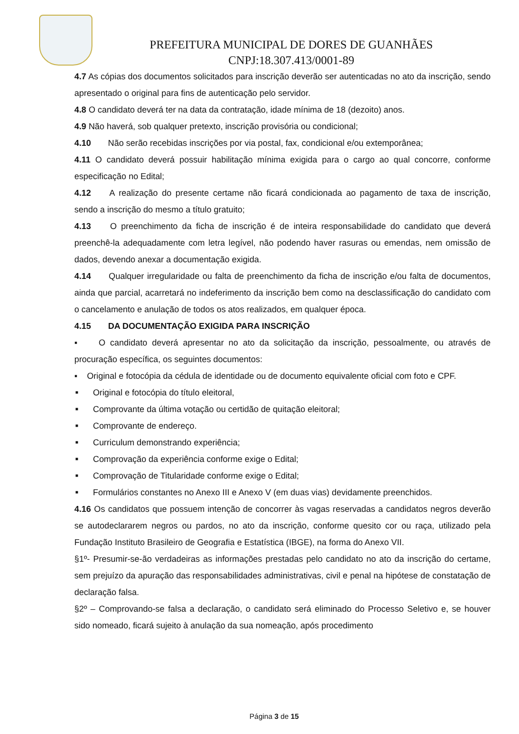PREFEITURA MUNICIPAL DE DORES DE GUANHÃES
CNPJ:18.307.413/0001-89
4.7 As cópias dos documentos solicitados para inscrição deverão ser autenticadas no ato da inscrição, sendo apresentado o original para fins de autenticação pelo servidor.
4.8 O candidato deverá ter na data da contratação, idade mínima de 18 (dezoito) anos.
4.9 Não haverá, sob qualquer pretexto, inscrição provisória ou condicional;
4.10 Não serão recebidas inscrições por via postal, fax, condicional e/ou extemporânea;
4.11 O candidato deverá possuir habilitação mínima exigida para o cargo ao qual concorre, conforme especificação no Edital;
4.12 A realização do presente certame não ficará condicionada ao pagamento de taxa de inscrição, sendo a inscrição do mesmo a título gratuito;
4.13 O preenchimento da ficha de inscrição é de inteira responsabilidade do candidato que deverá preenchê-la adequadamente com letra legível, não podendo haver rasuras ou emendas, nem omissão de dados, devendo anexar a documentação exigida.
4.14 Qualquer irregularidade ou falta de preenchimento da ficha de inscrição e/ou falta de documentos, ainda que parcial, acarretará no indeferimento da inscrição bem como na desclassificação do candidato com o cancelamento e anulação de todos os atos realizados, em qualquer época.
4.15 DA DOCUMENTAÇÃO EXIGIDA PARA INSCRIÇÃO
▪ O candidato deverá apresentar no ato da solicitação da inscrição, pessoalmente, ou através de procuração específica, os seguintes documentos:
▪ Original e fotocópia da cédula de identidade ou de documento equivalente oficial com foto e CPF.
■ Original e fotocópia do título eleitoral,
■ Comprovante da última votação ou certidão de quitação eleitoral;
■ Comprovante de endereço.
■ Curriculum demonstrando experiência;
■ Comprovação da experiência conforme exige o Edital;
■ Comprovação de Titularidade conforme exige o Edital;
■ Formulários constantes no Anexo III e Anexo V (em duas vias) devidamente preenchidos.
4.16 Os candidatos que possuem intenção de concorrer às vagas reservadas a candidatos negros deverão se autodeclararem negros ou pardos, no ato da inscrição, conforme quesito cor ou raça, utilizado pela Fundação Instituto Brasileiro de Geografia e Estatística (IBGE), na forma do Anexo VII.
§1º- Presumir-se-ão verdadeiras as informações prestadas pelo candidato no ato da inscrição do certame, sem prejuízo da apuração das responsabilidades administrativas, civil e penal na hipótese de constatação de declaração falsa.
§2º – Comprovando-se falsa a declaração, o candidato será eliminado do Processo Seletivo e, se houver sido nomeado, ficará sujeito à anulação da sua nomeação, após procedimento
Página 3 de 15